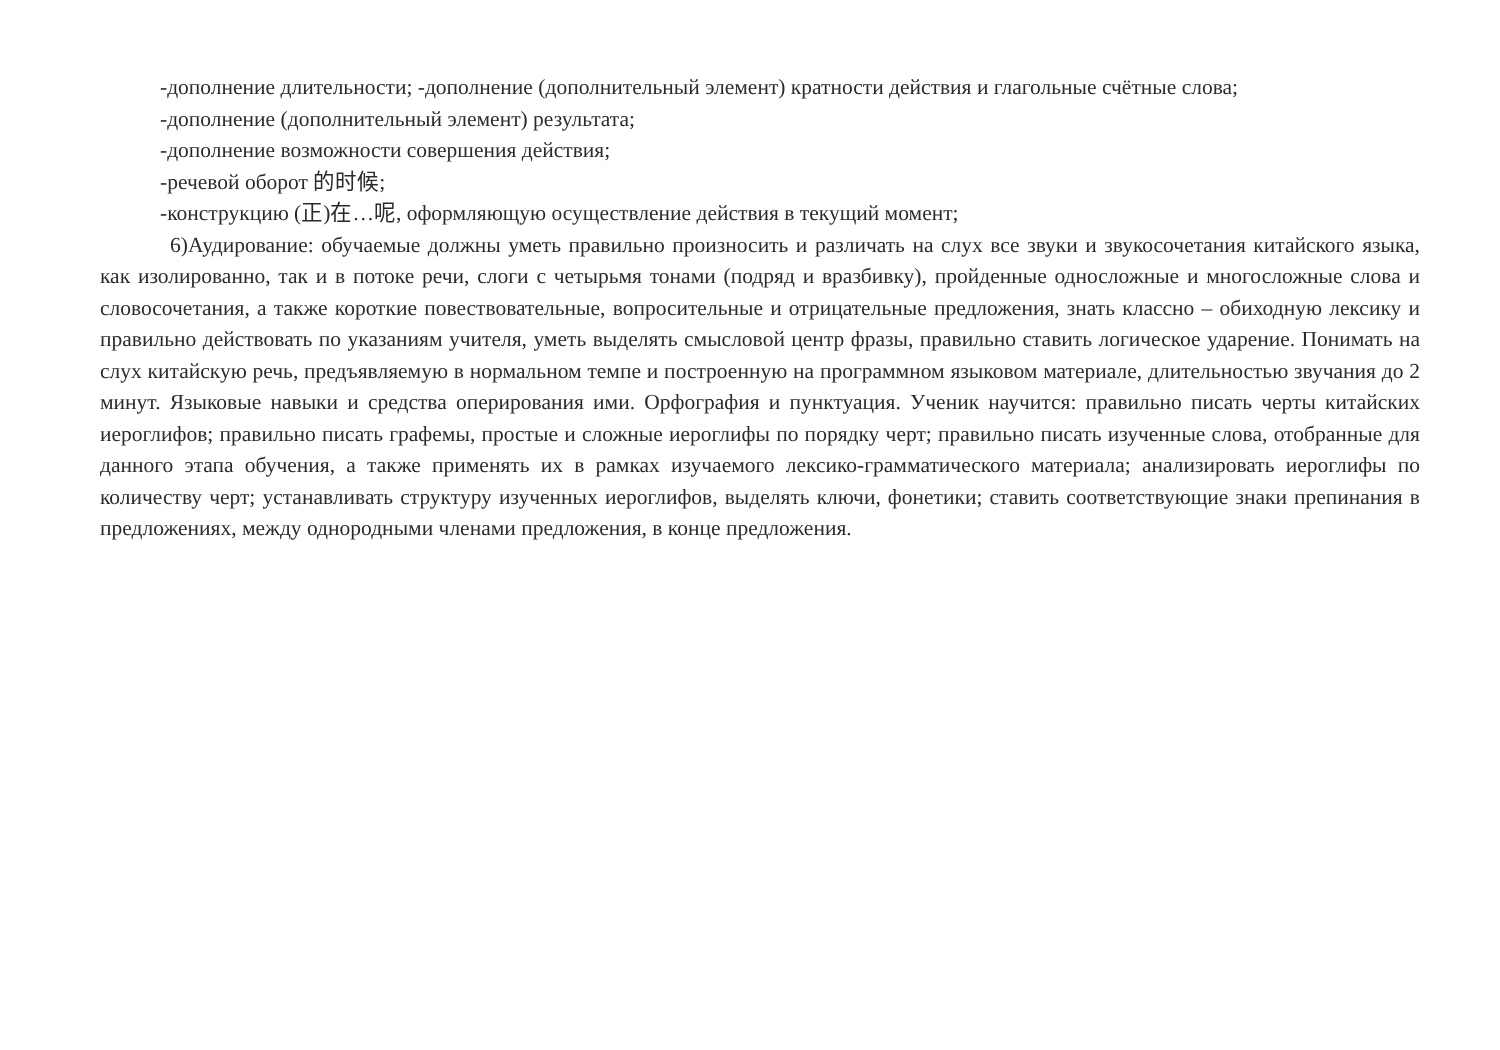-дополнение длительности; -дополнение (дополнительный элемент) кратности действия и глагольные счётные слова;
-дополнение (дополнительный элемент) результата;
-дополнение возможности совершения действия;
-речевой оборот 的时候;
-конструкцию (正)在…呢, оформляющую осуществление действия в текущий момент;
6)Аудирование: обучаемые должны уметь правильно произносить и различать на слух все звуки и звукосочетания китайского языка, как изолированно, так и в потоке речи, слоги с четырьмя тонами (подряд и вразбивку), пройденные односложные и многосложные слова и словосочетания, а также короткие повествовательные, вопросительные и отрицательные предложения, знать классно – обиходную лексику и правильно действовать по указаниям учителя, уметь выделять смысловой центр фразы, правильно ставить логическое ударение. Понимать на слух китайскую речь, предъявляемую в нормальном темпе и построенную на программном языковом материале, длительностью звучания до 2 минут. Языковые навыки и средства оперирования ими. Орфография и пунктуация. Ученик научится: правильно писать черты китайских иероглифов; правильно писать графемы, простые и сложные иероглифы по порядку черт; правильно писать изученные слова, отобранные для данного этапа обучения, а также применять их в рамках изучаемого лексико-грамматического материала; анализировать иероглифы по количеству черт; устанавливать структуру изученных иероглифов, выделять ключи, фонетики; ставить соответствующие знаки препинания в предложениях, между однородными членами предложения, в конце предложения.